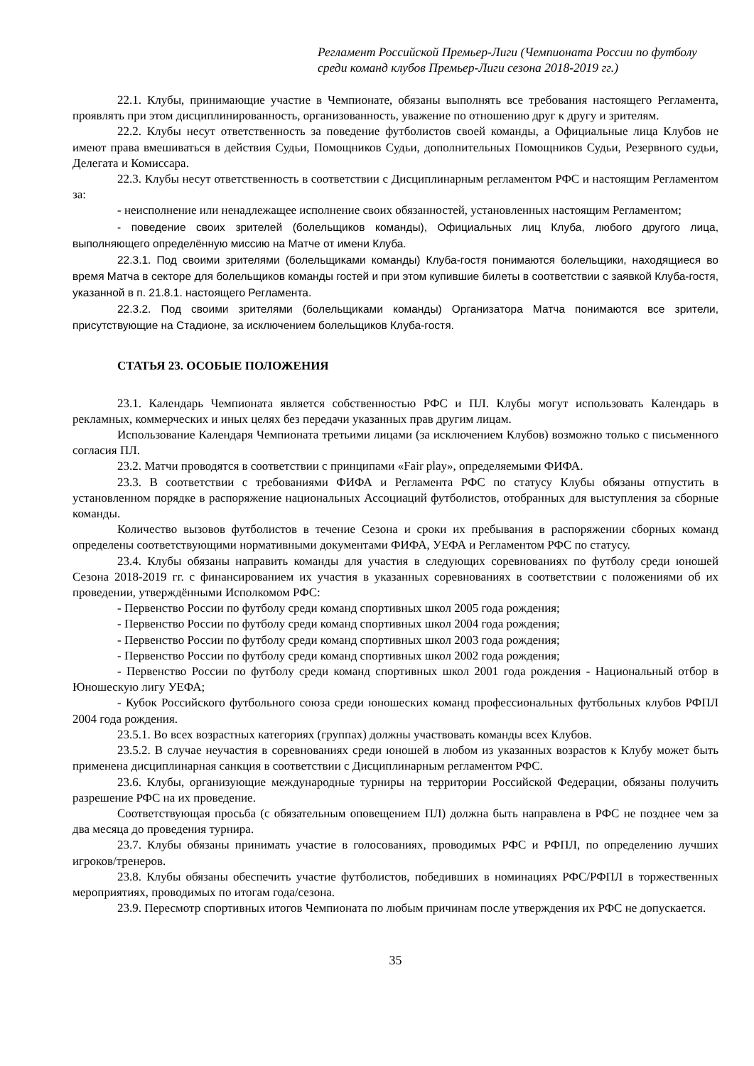Регламент Российской Премьер-Лиги (Чемпионата России по футболу среди команд клубов Премьер-Лиги сезона 2018-2019 гг.)
22.1. Клубы, принимающие участие в Чемпионате, обязаны выполнять все требования настоящего Регламента, проявлять при этом дисциплинированность, организованность, уважение по отношению друг к другу и зрителям.
22.2. Клубы несут ответственность за поведение футболистов своей команды, а Официальные лица Клубов не имеют права вмешиваться в действия Судьи, Помощников Судьи, дополнительных Помощников Судьи, Резервного судьи, Делегата и Комиссара.
22.3. Клубы несут ответственность в соответствии с Дисциплинарным регламентом РФС и настоящим Регламентом за:
- неисполнение или ненадлежащее исполнение своих обязанностей, установленных настоящим Регламентом;
- поведение своих зрителей (болельщиков команды), Официальных лиц Клуба, любого другого лица, выполняющего определённую миссию на Матче от имени Клуба.
22.3.1. Под своими зрителями (болельщиками команды) Клуба-гостя понимаются болельщики, находящиеся во время Матча в секторе для болельщиков команды гостей и при этом купившие билеты в соответствии с заявкой Клуба-гостя, указанной в п. 21.8.1. настоящего Регламента.
22.3.2. Под своими зрителями (болельщиками команды) Организатора Матча понимаются все зрители, присутствующие на Стадионе, за исключением болельщиков Клуба-гостя.
СТАТЬЯ 23. ОСОБЫЕ ПОЛОЖЕНИЯ
23.1. Календарь Чемпионата является собственностью РФС и ПЛ. Клубы могут использовать Календарь в рекламных, коммерческих и иных целях без передачи указанных прав другим лицам.
Использование Календаря Чемпионата третьими лицами (за исключением Клубов) возможно только с письменного согласия ПЛ.
23.2. Матчи проводятся в соответствии с принципами «Fair play», определяемыми ФИФА.
23.3. В соответствии с требованиями ФИФА и Регламента РФС по статусу Клубы обязаны отпустить в установленном порядке в распоряжение национальных Ассоциаций футболистов, отобранных для выступления за сборные команды.
Количество вызовов футболистов в течение Сезона и сроки их пребывания в распоряжении сборных команд определены соответствующими нормативными документами ФИФА, УЕФА и Регламентом РФС по статусу.
23.4. Клубы обязаны направить команды для участия в следующих соревнованиях по футболу среди юношей Сезона 2018-2019 гг. с финансированием их участия в указанных соревнованиях в соответствии с положениями об их проведении, утверждёнными Исполкомом РФС:
- Первенство России по футболу среди команд спортивных школ 2005 года рождения;
- Первенство России по футболу среди команд спортивных школ 2004 года рождения;
- Первенство России по футболу среди команд спортивных школ 2003 года рождения;
- Первенство России по футболу среди команд спортивных школ 2002 года рождения;
- Первенство России по футболу среди команд спортивных школ 2001 года рождения - Национальный отбор в Юношескую лигу УЕФА;
- Кубок Российского футбольного союза среди юношеских команд профессиональных футбольных клубов РФПЛ 2004 года рождения.
23.5.1. Во всех возрастных категориях (группах) должны участвовать команды всех Клубов.
23.5.2. В случае неучастия в соревнованиях среди юношей в любом из указанных возрастов к Клубу может быть применена дисциплинарная санкция в соответствии с Дисциплинарным регламентом РФС.
23.6. Клубы, организующие международные турниры на территории Российской Федерации, обязаны получить разрешение РФС на их проведение.
Соответствующая просьба (с обязательным оповещением ПЛ) должна быть направлена в РФС не позднее чем за два месяца до проведения турнира.
23.7. Клубы обязаны принимать участие в голосованиях, проводимых РФС и РФПЛ, по определению лучших игроков/тренеров.
23.8. Клубы обязаны обеспечить участие футболистов, победивших в номинациях РФС/РФПЛ в торжественных мероприятиях, проводимых по итогам года/сезона.
23.9. Пересмотр спортивных итогов Чемпионата по любым причинам после утверждения их РФС не допускается.
35